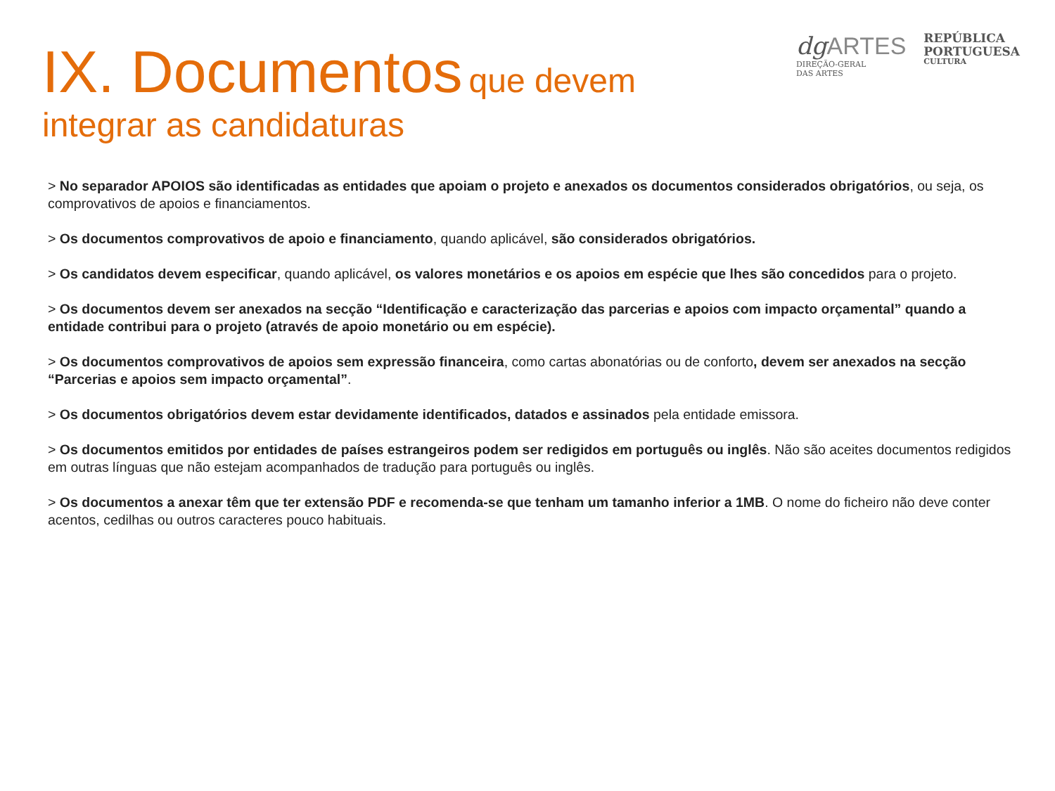IX. Documentos que devem
integrar as candidaturas
dgARTES
DIREÇÃO-GERAL
DAS ARTES
REPÚBLICA
PORTUGUESA
CULTURA
> No separador APOIOS são identificadas as entidades que apoiam o projeto e anexados os documentos considerados obrigatórios, ou seja, os comprovativos de apoios e financiamentos.
> Os documentos comprovativos de apoio e financiamento, quando aplicável, são considerados obrigatórios.
> Os candidatos devem especificar, quando aplicável, os valores monetários e os apoios em espécie que lhes são concedidos para o projeto.
> Os documentos devem ser anexados na secção “Identificação e caracterização das parcerias e apoios com impacto orçamental” quando a entidade contribui para o projeto (através de apoio monetário ou em espécie).
> Os documentos comprovativos de apoios sem expressão financeira, como cartas abonatórias ou de conforto, devem ser anexados na secção “Parcerias e apoios sem impacto orçamental”.
> Os documentos obrigatórios devem estar devidamente identificados, datados e assinados pela entidade emissora.
> Os documentos emitidos por entidades de países estrangeiros podem ser redigidos em português ou inglês. Não são aceites documentos redigidos em outras línguas que não estejam acompanhados de tradução para português ou inglês.
> Os documentos a anexar têm que ter extensão PDF e recomenda-se que tenham um tamanho inferior a 1MB. O nome do ficheiro não deve conter acentos, cedilhas ou outros caracteres pouco habituais.